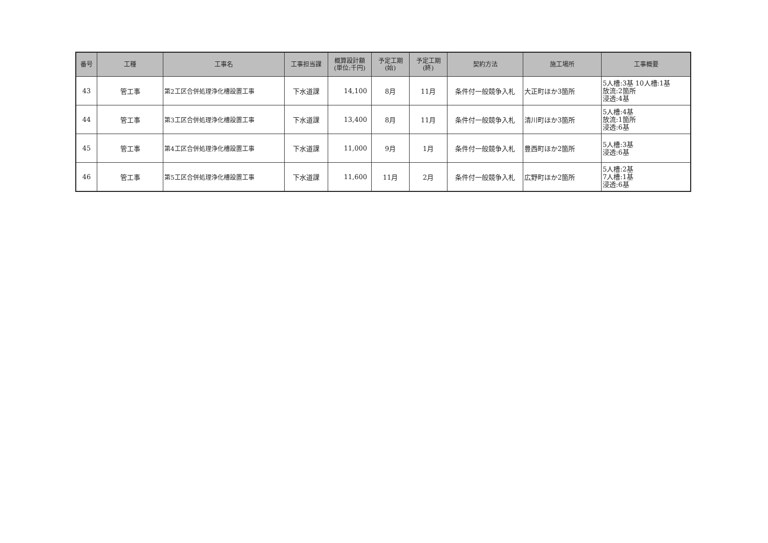| 番号 | 工種 | 工事名 | 工事担当課 | 概算設計額 (単位:千円) | 予定工期 (始) | 予定工期 (終) | 契約方法 | 施工場所 | 工事概要 |
| --- | --- | --- | --- | --- | --- | --- | --- | --- | --- |
| 43 | 管工事 | 第2工区合併処理浄化槽設置工事 | 下水道課 | 14,100 | 8月 | 11月 | 条件付一般競争入札 | 大正町ほか3箇所 | 5人槽:3基 10人槽:1基 放流:2箇所 浸透:4基 |
| 44 | 管工事 | 第3工区合併処理浄化槽設置工事 | 下水道課 | 13,400 | 8月 | 11月 | 条件付一般競争入札 | 清川町ほか3箇所 | 5人槽:4基 放流:1箇所 浸透:6基 |
| 45 | 管工事 | 第4工区合併処理浄化槽設置工事 | 下水道課 | 11,000 | 9月 | 1月 | 条件付一般競争入札 | 豊西町ほか2箇所 | 5人槽:3基 浸透:6基 |
| 46 | 管工事 | 第5工区合併処理浄化槽設置工事 | 下水道課 | 11,600 | 11月 | 2月 | 条件付一般競争入札 | 広野町ほか2箇所 | 5人槽:2基 7人槽:1基 浸透:6基 |